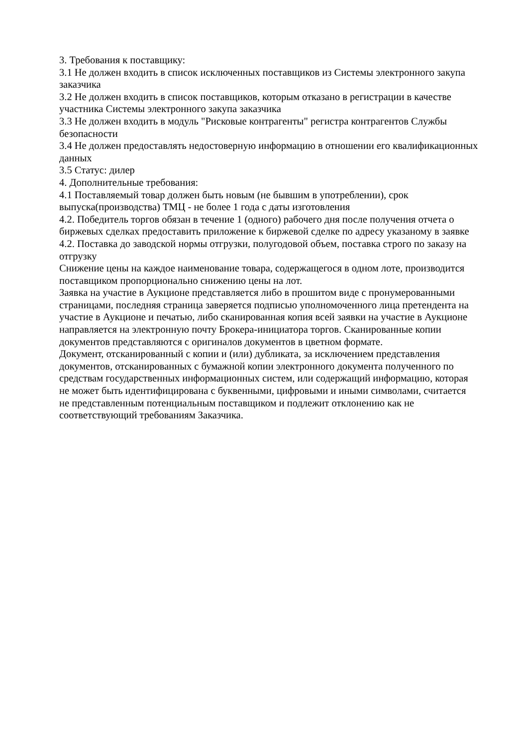3. Требования к поставщику:
3.1 Не должен входить в список исключенных поставщиков из Системы электронного закупа заказчика
3.2 Не должен входить в список поставщиков, которым отказано в регистрации в качестве участника Системы электронного закупа заказчика
3.3 Не должен входить в модуль "Рисковые контрагенты" регистра контрагентов Службы безопасности
3.4 Не должен предоставлять недостоверную информацию в отношении его квалификационных данных
3.5 Статус: дилер
4. Дополнительные требования:
4.1 Поставляемый товар должен быть новым (не бывшим в употреблении), срок выпуска(производства) ТМЦ - не более 1 года с даты изготовления
4.2. Победитель торгов обязан в течение 1 (одного) рабочего дня после получения отчета о биржевых сделках предоставить приложение к биржевой сделке по адресу указаному в заявке
4.2. Поставка до заводской нормы отгрузки, полугодовой объем, поставка строго по заказу на отгрузку
Снижение цены на каждое наименование товара, содержащегося в одном лоте, производится поставщиком пропорционально снижению цены на лот.
Заявка на участие в Аукционе представляется либо в прошитом виде с пронумерованными страницами, последняя страница заверяется подписью уполномоченного лица претендента на участие в Аукционе и печатью, либо сканированная копия всей заявки на участие в Аукционе направляется на электронную почту Брокера-инициатора торгов. Сканированные копии документов представляются с оригиналов документов в цветном формате.
Документ, отсканированный с копии и (или) дубликата, за исключением представления документов, отсканированных с бумажной копии электронного документа полученного по средствам государственных информационных систем, или содержащий информацию, которая не может быть идентифицирована с буквенными, цифровыми и иными символами, считается не представленным потенциальным поставщиком и подлежит отклонению как не соответствующий требованиям Заказчика.